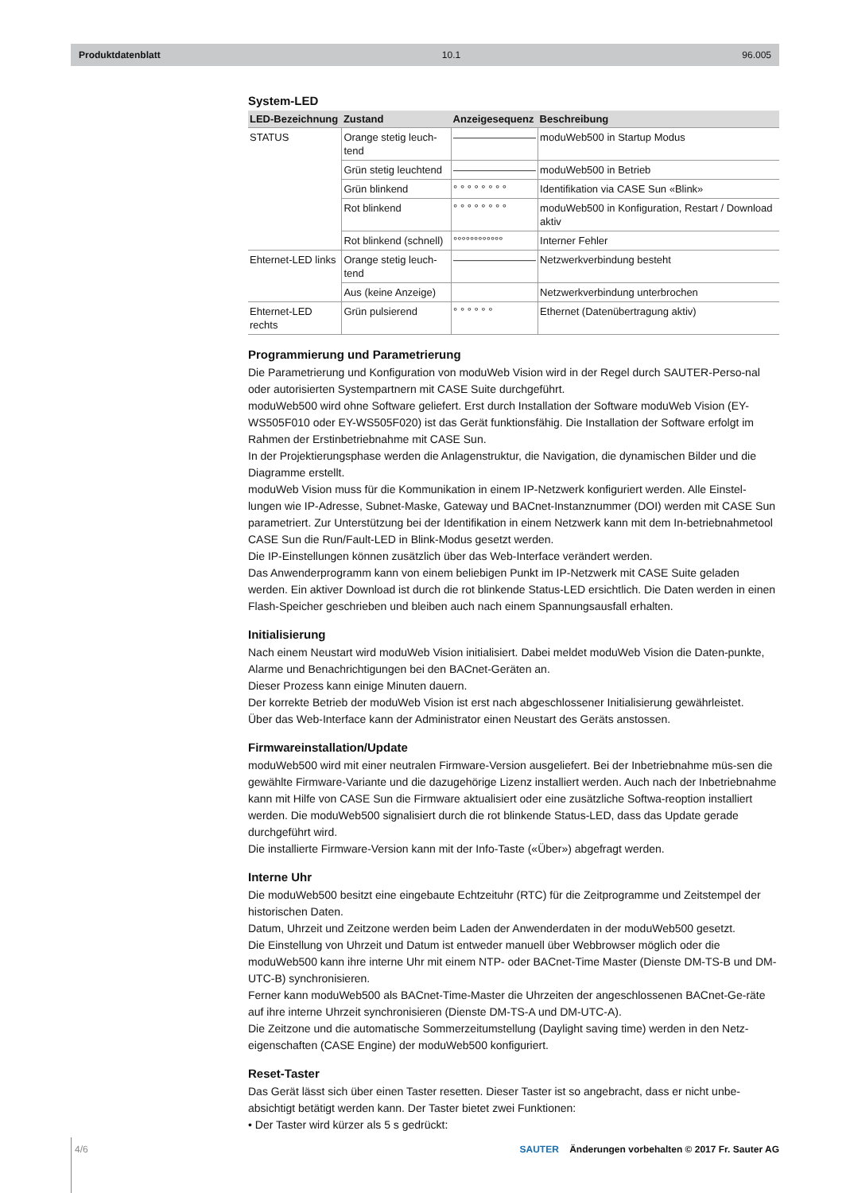Produktdatenblatt 10.1 96.005
System-LED
| LED-Bezeichnung | Zustand | Anzeigesequenz | Beschreibung |
| --- | --- | --- | --- |
| STATUS | Orange stetig leuch-tend | ———————— | moduWeb500 in Startup Modus |
| | Grün stetig leuchtend | ———————— | moduWeb500 in Betrieb |
| | Grün blinkend | ° ° ° ° ° ° ° ° | Identifikation via CASE Sun «Blink» |
| | Rot blinkend | ° ° ° ° ° ° ° ° | moduWeb500 in Konfiguration, Restart / Download aktiv |
| | Rot blinkend (schnell) | °°°°°°°°°°°° | Interner Fehler |
| Ehternet-LED links | Orange stetig leuch-tend | ———————— | Netzwerkverbindung besteht |
| | Aus (keine Anzeige) | | Netzwerkverbindung unterbrochen |
| Ehternet-LED rechts | Grün pulsierend | ° ° ° ° ° ° | Ethernet (Datenübertragung aktiv) |
Programmierung und Parametrierung
Die Parametrierung und Konfiguration von moduWeb Vision wird in der Regel durch SAUTER-Perso-nal oder autorisierten Systempartnern mit CASE Suite durchgeführt.
moduWeb500 wird ohne Software geliefert. Erst durch Installation der Software moduWeb Vision (EY-WS505F010 oder EY-WS505F020) ist das Gerät funktionsfähig. Die Installation der Software erfolgt im Rahmen der Erstinbetriebnahme mit CASE Sun.
In der Projektierungsphase werden die Anlagenstruktur, die Navigation, die dynamischen Bilder und die Diagramme erstellt.
moduWeb Vision muss für die Kommunikation in einem IP-Netzwerk konfiguriert werden. Alle Einstel-lungen wie IP-Adresse, Subnet-Maske, Gateway und BACnet-Instanznummer (DOI) werden mit CASE Sun parametriert. Zur Unterstützung bei der Identifikation in einem Netzwerk kann mit dem In-betriebnahmetool CASE Sun die Run/Fault-LED in Blink-Modus gesetzt werden.
Die IP-Einstellungen können zusätzlich über das Web-Interface verändert werden.
Das Anwenderprogramm kann von einem beliebigen Punkt im IP-Netzwerk mit CASE Suite geladen werden. Ein aktiver Download ist durch die rot blinkende Status-LED ersichtlich. Die Daten werden in einen Flash-Speicher geschrieben und bleiben auch nach einem Spannungsausfall erhalten.
Initialisierung
Nach einem Neustart wird moduWeb Vision initialisiert. Dabei meldet moduWeb Vision die Daten-punkte, Alarme und Benachrichtigungen bei den BACnet-Geräten an.
Dieser Prozess kann einige Minuten dauern.
Der korrekte Betrieb der moduWeb Vision ist erst nach abgeschlossener Initialisierung gewährleistet.
Über das Web-Interface kann der Administrator einen Neustart des Geräts anstossen.
Firmwareinstallation/Update
moduWeb500 wird mit einer neutralen Firmware-Version ausgeliefert. Bei der Inbetriebnahme müs-sen die gewählte Firmware-Variante und die dazugehörige Lizenz installiert werden. Auch nach der Inbetriebnahme kann mit Hilfe von CASE Sun die Firmware aktualisiert oder eine zusätzliche Softwa-reoption installiert werden. Die moduWeb500 signalisiert durch die rot blinkende Status-LED, dass das Update gerade durchgeführt wird.
Die installierte Firmware-Version kann mit der Info-Taste («Über») abgefragt werden.
Interne Uhr
Die moduWeb500 besitzt eine eingebaute Echtzeituhr (RTC) für die Zeitprogramme und Zeitstempel der historischen Daten.
Datum, Uhrzeit und Zeitzone werden beim Laden der Anwenderdaten in der moduWeb500 gesetzt.
Die Einstellung von Uhrzeit und Datum ist entweder manuell über Webbrowser möglich oder die moduWeb500 kann ihre interne Uhr mit einem NTP- oder BACnet-Time Master (Dienste DM-TS-B und DM-UTC-B) synchronisieren.
Ferner kann moduWeb500 als BACnet-Time-Master die Uhrzeiten der angeschlossenen BACnet-Ge-räte auf ihre interne Uhrzeit synchronisieren (Dienste DM-TS-A und DM-UTC-A).
Die Zeitzone und die automatische Sommerzeitumstellung (Daylight saving time) werden in den Netz-eigenschaften (CASE Engine) der moduWeb500 konfiguriert.
Reset-Taster
Das Gerät lässt sich über einen Taster resetten. Dieser Taster ist so angebracht, dass er nicht unbe-absichtigt betätigt werden kann. Der Taster bietet zwei Funktionen:
• Der Taster wird kürzer als 5 s gedrückt:
4/6 SAUTER Änderungen vorbehalten © 2017 Fr. Sauter AG